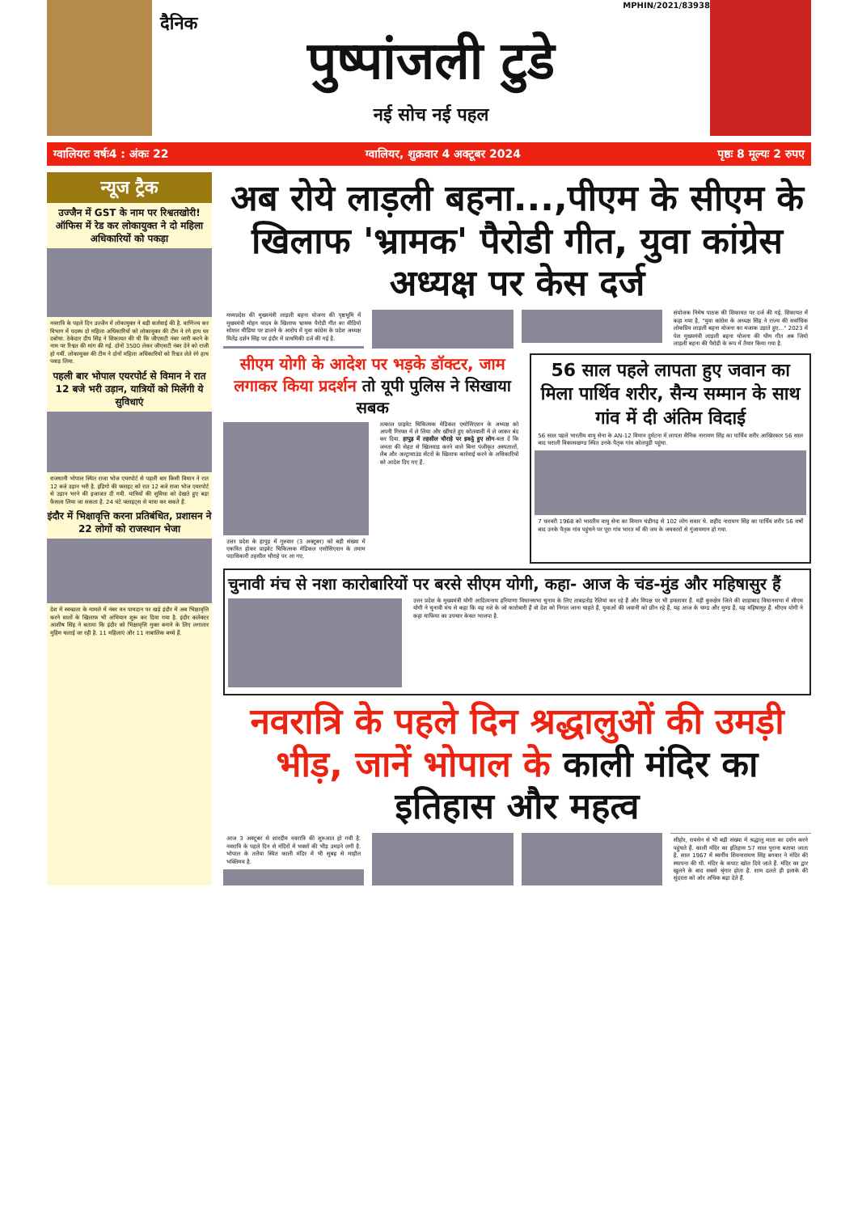MPHIN/2021/83938
दैनिक
पुष्पांजली टुडे
नई सोच नई पहल
ग्वालियरः वर्षः4 : अंकः 22 ग्वालियर, शुक्रवार 4 अक्टूबर 2024 पृष्ठः 8 मूल्यः 2 रुपए
न्यूज ट्रैक
उज्जैन में GST के नाम पर रिश्वतखोरी! ऑफिस में रेड कर लोकायुक्त ने दो महिला अधिकारियों को पकड़ा
नवरात्रि के पहले दिन उज्जैन में लोकायुक्त ने बड़ी कार्रवाई की है. वाणिज्य कर विभाग में पदस्थ दो महिला अधिकारियों को लोकायुक्त की टीम ने रंगे हाथ धर दबोचा. ठेकेदार दीप सिंह ने शिकायत की थी कि जीएसटी नंबर जारी करने के नाम पर रिश्वत की मांग की गई. दोनों 3500 लेकर जीएसटी नंबर देने को राजी हो गयीं. लोकायुक्त की टीम ने दोनों महिला अधिकारियों को रिश्वत लेते रंगे हाथ पकड़ लिया.
पहली बार भोपाल एयरपोर्ट से विमान ने रात 12 बजे भरी उड़ान, यात्रियों को मिलेंगी ये सुविधाएं
राजधानी भोपाल स्थित राजा भोज एयरपोर्ट से पहली बार किसी विमान ने रात 12 बजे उड़ान भरी है. इंडिगो की फ्लाइट को रात 12 बजे राजा भोज एयरपोर्ट से उड़ान भरने की इजाजत दी गयी. यात्रियों की सुविधा को देखते हुए बड़ा फैसला लिया जा सकता है. 24 घंटे फ्लाइट्स से यात्रा कर सकते हैं.
इंदौर में भिक्षावृत्ति करना प्रतिबंधित, प्रशासन ने 22 लोगों को राजस्थान भेजा
देश में स्वच्छता के मामले में नंबर वन पायदान पर खड़े इंदौर में अब भिक्षावृत्ति करने वालों के खिलाफ भी अभियान शुरू कर दिया गया है. इंदौर कलेक्टर आशीष सिंह ने बताया कि इंदौर को भिक्षावृत्ति मुक्त बनाने के लिए लगातार मुहिम चलाई जा रही है. 11 महिलाएं और 11 नाबालिक बच्चे हैं.
अब रोये लाड़ली बहना...,पीएम के सीएम के खिलाफ 'भ्रामक' पैरोडी गीत, युवा कांग्रेस अध्यक्ष पर केस दर्ज
मध्यप्रदेश की मुख्यमंत्री लाड़ली बहना योजना की पृष्ठभूमि में मुख्यमंत्री मोहन यादव के खिलाफ भ्रामक पैरोडी गीत का वीडियो सोशल मीडिया पर डालने के आरोप में युवा कांग्रेस के प्रदेश अध्यक्ष मितेंद्र दर्शन सिंह पर इंदौर में प्राथमिकी दर्ज की गई है.
संयोजक निमेष पाठक की शिकायत पर दर्ज की गई. शिकायत में कहा गया है, "युवा कांग्रेस के अध्यक्ष सिंह ने राज्य की सर्वाधिक लोकप्रिय लाड़ली बहना योजना का मजाक उड़ाते हुए..." 2023 में पेश मुख्यमंत्री लाड़ली बहना योजना की थीम गीत अब जियो लाड़ली बहना की पैरोडी के रूप में तैयार किया गया है.
सीएम योगी के आदेश पर भड़के डॉक्टर, जाम लगाकर किया प्रदर्शन तो यूपी पुलिस ने सिखाया सबक
उत्तर प्रदेश के हापुड़ में गुरुवार (3 अक्टूबर) को बड़ी संख्या में एकत्रित होकर प्राइवेट चिकित्सक मेडिकल एसोसिएशन के तमाम पदाधिकारी तहसील चौराहे पर आ गए.
तत्काल प्राइवेट चिकित्सक मेडिकल एसोसिएशन के अध्यक्ष को अपनी गिरफ्त में ले लिया और खींचते हुए कोतवाली में ले जाकर बंद कर दिया. हापुड़ में तहसील चौराहे पर इकट्ठे हुए लोग-बता दें कि जनता की सेहत से खिलवाड़ करने वाले बिना पंजीकृत अस्पतालों, लैब और अल्ट्रासाउंड सेंटरों के खिलाफ कार्रवाई करने के अधिकारियों को आदेश दिए गए हैं.
56 साल पहले लापता हुए जवान का मिला पार्थिव शरीर, सैन्य सम्मान के साथ गांव में दी अंतिम विदाई
56 साल पहले भारतीय वायु सेना के AN-12 विमान दुर्घटना में लापता सैनिक नारायण सिंह का पार्थिव शरीर आखिरकार 56 साल बाद थराली विकासखण्ड स्थित उनके पैतृक गांव कोलपुड़ी पहुंचा.
7 फरवरी 1968 को भारतीय वायु सेना का विमान चंडीगढ़ से 102 लोग सवार थे. शहीद नारायण सिंह का पार्थिव शरीर 56 वर्षों बाद उनके पैतृक गांव पहुंचने पर पूरा गांव भारत माँ की जय के जयकारों से गुंजायमान हो गया.
चुनावी मंच से नशा कारोबारियों पर बरसे सीएम योगी, कहा- आज के चंड-मुंड और महिषासुर हैं
उत्तर प्रदेश के मुख्यमंत्री योगी आदित्यनाथ हरियाणा विधानसभा चुनाव के लिए ताबड़तोड़ रैलियां कर रहे हैं और विपक्ष पर भी हमलावर हैं. वहीं कुरुक्षेत्र जिले की शाहाबाद विधानसभा में सीएम योगी ने चुनावी मंच से कहा कि यह नशे के जो कारोबारी हैं वो देश को निगल जाना चाहते हैं, युवाओं की जवानी को छीन रहे हैं, यह आज के चण्ड और मुण्ड हैं, यह महिषासुर हैं. सीएम योगी ने कहा माफिया का उपचार केवल भाजपा है.
नवरात्रि के पहले दिन श्रद्धालुओं की उमड़ी भीड़, जानें भोपाल के काली मंदिर का इतिहास और महत्व
आज 3 अक्टूबर से शारदीय नवरात्रि की शुरुआत हो गयी है. नवरात्रि के पहले दिन से मंदिरों में भक्तों की भीड़ उमड़ने लगी है. भोपाल के तलैया स्थित काली मंदिर में भी सुबह से माहौल भक्तिमय है.
सीहोर, रायसेन से भी बड़ी संख्या में श्रद्धालु माता का दर्शन करने पहुंचते हैं. काली मंदिर का इतिहास 57 साल पुराना बताया जाता है. साल 1967 में स्वर्गीय शिवनारायण सिंह बगवार ने मंदिर की स्थापना की थी. मंदिर के कपाट खोल दिये जाते हैं. मंदिर का द्वार खुलने के बाद सबसे श्रृंगार होता है. शाम ढलते ही इलाके की सुंदरता को ओर अधिक बढ़ा देते हैं.